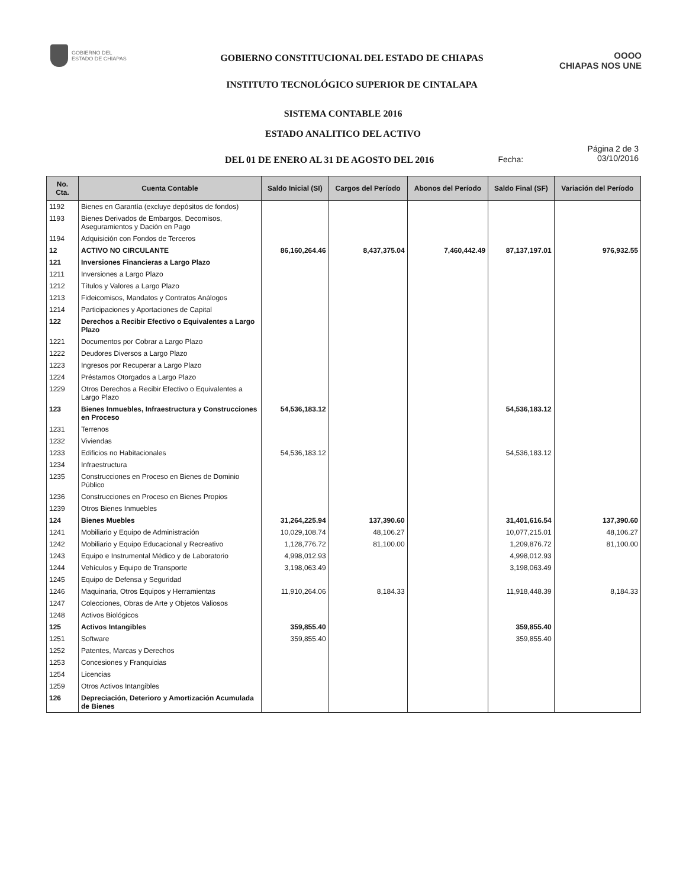GOBIERNO DEL
ESTADO DE CHIAPAS
GOBIERNO CONSTITUCIONAL DEL ESTADO DE CHIAPAS
INSTITUTO TECNOLÓGICO SUPERIOR DE CINTALAPA
OOOO
CHIAPAS NOS UNE
SISTEMA CONTABLE 2016
ESTADO ANALITICO DEL ACTIVO
DEL 01 DE ENERO AL 31 DE AGOSTO DEL 2016
Fecha:
Página 2 de 3
03/10/2016
| No. Cta. | Cuenta Contable | Saldo Inicial (SI) | Cargos del Período | Abonos del Período | Saldo Final (SF) | Variación del Período |
| --- | --- | --- | --- | --- | --- | --- |
| 1192 | Bienes en Garantía (excluye depósitos de fondos) | | | | | |
| 1193 | Bienes Derivados de Embargos, Decomisos, Aseguramientos y Dación en Pago | | | | | |
| 1194 | Adquisición con Fondos de Terceros | | | | | |
| 12 | ACTIVO NO CIRCULANTE | 86,160,264.46 | 8,437,375.04 | 7,460,442.49 | 87,137,197.01 | 976,932.55 |
| 121 | Inversiones Financieras a Largo Plazo | | | | | |
| 1211 | Inversiones a Largo Plazo | | | | | |
| 1212 | Títulos y Valores a Largo Plazo | | | | | |
| 1213 | Fideicomisos, Mandatos y Contratos Análogos | | | | | |
| 1214 | Participaciones y Aportaciones de Capital | | | | | |
| 122 | Derechos a Recibir Efectivo o Equivalentes a Largo Plazo | | | | | |
| 1221 | Documentos por Cobrar a Largo Plazo | | | | | |
| 1222 | Deudores Diversos a Largo Plazo | | | | | |
| 1223 | Ingresos por Recuperar a Largo Plazo | | | | | |
| 1224 | Préstamos Otorgados a Largo Plazo | | | | | |
| 1229 | Otros Derechos a Recibir Efectivo o Equivalentes a Largo Plazo | | | | | |
| 123 | Bienes Inmuebles, Infraestructura y Construcciones en Proceso | 54,536,183.12 | | | 54,536,183.12 | |
| 1231 | Terrenos | | | | | |
| 1232 | Viviendas | | | | | |
| 1233 | Edificios no Habitacionales | 54,536,183.12 | | | 54,536,183.12 | |
| 1234 | Infraestructura | | | | | |
| 1235 | Construcciones en Proceso en Bienes de Dominio Público | | | | | |
| 1236 | Construcciones en Proceso en Bienes Propios | | | | | |
| 1239 | Otros Bienes Inmuebles | | | | | |
| 124 | Bienes Muebles | 31,264,225.94 | 137,390.60 | | 31,401,616.54 | 137,390.60 |
| 1241 | Mobiliario y Equipo de Administración | 10,029,108.74 | 48,106.27 | | 10,077,215.01 | 48,106.27 |
| 1242 | Mobiliario y Equipo Educacional y Recreativo | 1,128,776.72 | 81,100.00 | | 1,209,876.72 | 81,100.00 |
| 1243 | Equipo e Instrumental Médico y de Laboratorio | 4,998,012.93 | | | 4,998,012.93 | |
| 1244 | Vehículos y Equipo de Transporte | 3,198,063.49 | | | 3,198,063.49 | |
| 1245 | Equipo de Defensa y Seguridad | | | | | |
| 1246 | Maquinaria, Otros Equipos y Herramientas | 11,910,264.06 | 8,184.33 | | 11,918,448.39 | 8,184.33 |
| 1247 | Colecciones, Obras de Arte y Objetos Valiosos | | | | | |
| 1248 | Activos Biológicos | | | | | |
| 125 | Activos Intangibles | 359,855.40 | | | 359,855.40 | |
| 1251 | Software | 359,855.40 | | | 359,855.40 | |
| 1252 | Patentes, Marcas y Derechos | | | | | |
| 1253 | Concesiones y Franquicias | | | | | |
| 1254 | Licencias | | | | | |
| 1259 | Otros Activos Intangibles | | | | | |
| 126 | Depreciación, Deterioro y Amortización Acumulada de Bienes | | | | | |